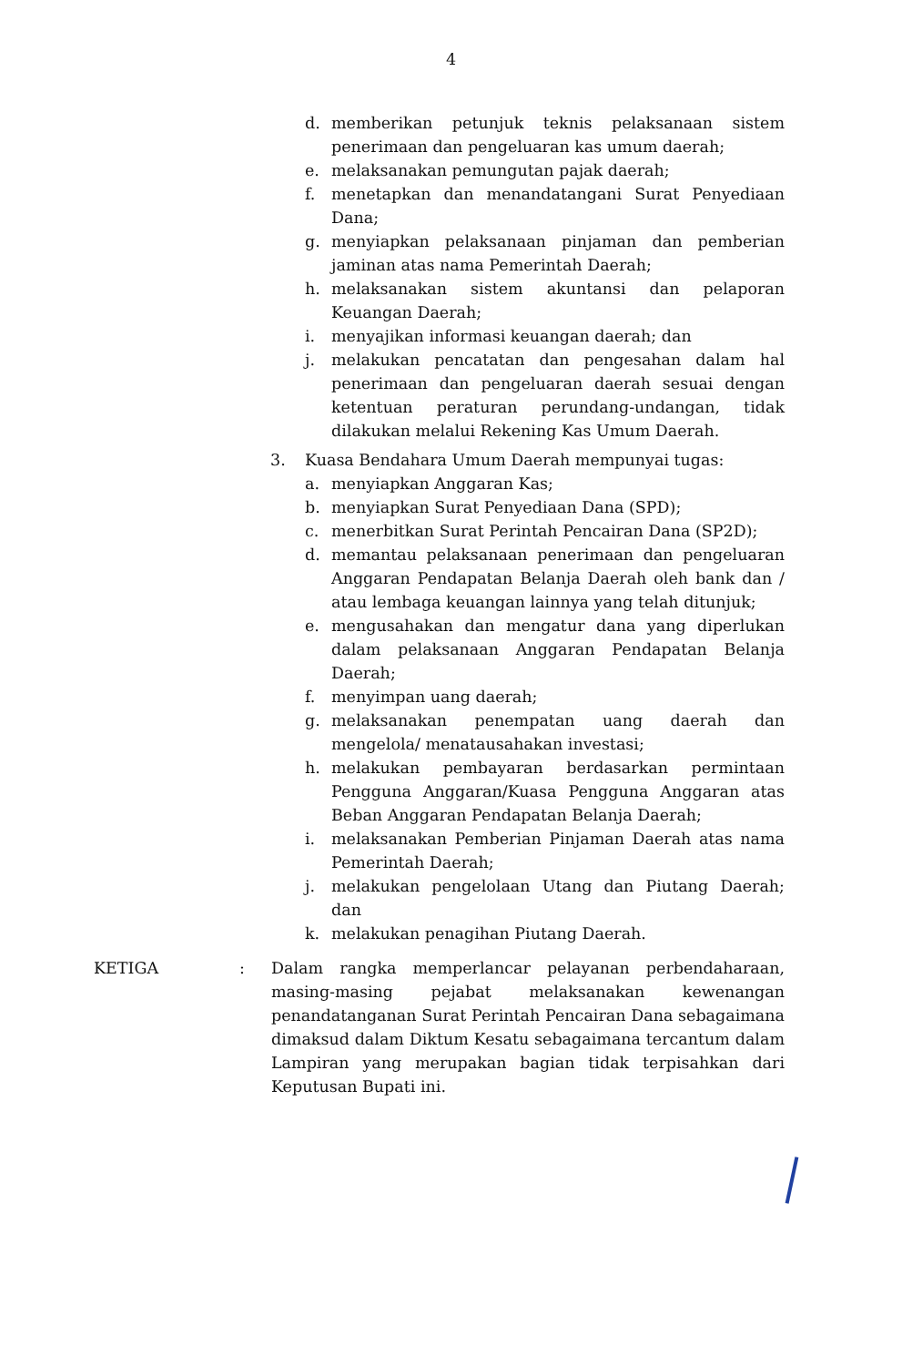4
d. memberikan petunjuk teknis pelaksanaan sistem penerimaan dan pengeluaran kas umum daerah;
e. melaksanakan pemungutan pajak daerah;
f. menetapkan dan menandatangani Surat Penyediaan Dana;
g. menyiapkan pelaksanaan pinjaman dan pemberian jaminan atas nama Pemerintah Daerah;
h. melaksanakan sistem akuntansi dan pelaporan Keuangan Daerah;
i. menyajikan informasi keuangan daerah; dan
j. melakukan pencatatan dan pengesahan dalam hal penerimaan dan pengeluaran daerah sesuai dengan ketentuan peraturan perundang-undangan, tidak dilakukan melalui Rekening Kas Umum Daerah.
3. Kuasa Bendahara Umum Daerah mempunyai tugas:
a. menyiapkan Anggaran Kas;
b. menyiapkan Surat Penyediaan Dana (SPD);
c. menerbitkan Surat Perintah Pencairan Dana (SP2D);
d. memantau pelaksanaan penerimaan dan pengeluaran Anggaran Pendapatan Belanja Daerah oleh bank dan / atau lembaga keuangan lainnya yang telah ditunjuk;
e. mengusahakan dan mengatur dana yang diperlukan dalam pelaksanaan Anggaran Pendapatan Belanja Daerah;
f. menyimpan uang daerah;
g. melaksanakan penempatan uang daerah dan mengelola/ menatausahakan investasi;
h. melakukan pembayaran berdasarkan permintaan Pengguna Anggaran/Kuasa Pengguna Anggaran atas Beban Anggaran Pendapatan Belanja Daerah;
i. melaksanakan Pemberian Pinjaman Daerah atas nama Pemerintah Daerah;
j. melakukan pengelolaan Utang dan Piutang Daerah; dan
k. melakukan penagihan Piutang Daerah.
KETIGA: Dalam rangka memperlancar pelayanan perbendaharaan, masing-masing pejabat melaksanakan kewenangan penandatanganan Surat Perintah Pencairan Dana sebagaimana dimaksud dalam Diktum Kesatu sebagaimana tercantum dalam Lampiran yang merupakan bagian tidak terpisahkan dari Keputusan Bupati ini.